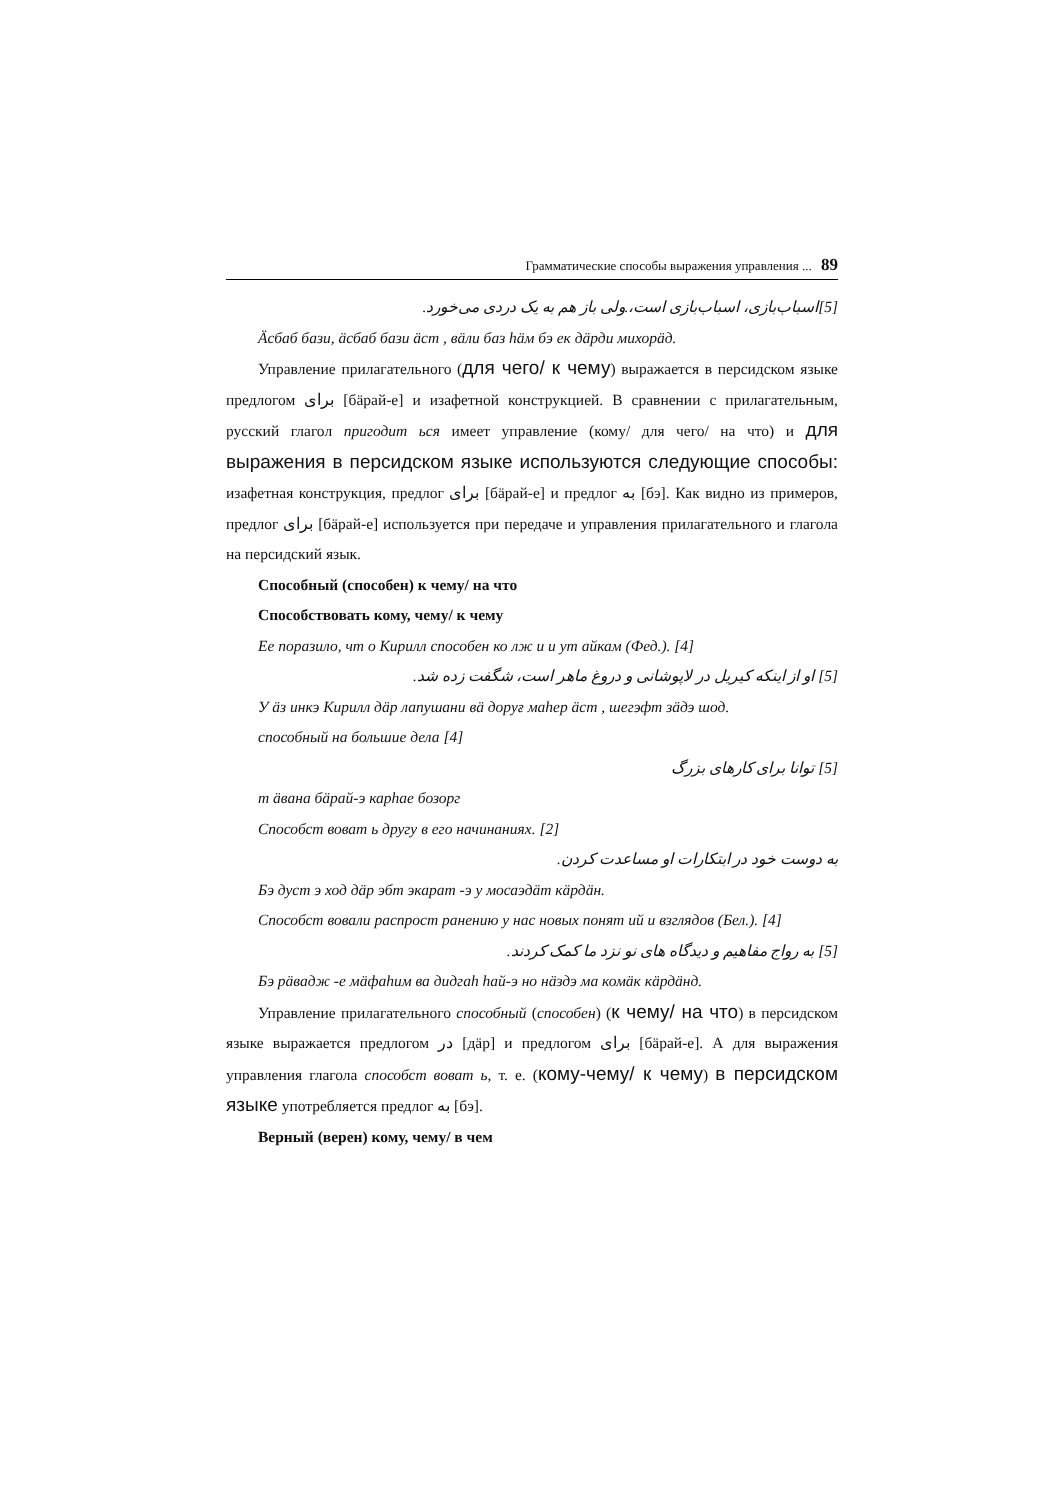Грамматические способы выражения управления ... 89
[5]اسباب‌بازی، اسباب‌بازی است،.ولی باز هم به یک دردی می‌خورد.
Äсбаб бази, äсбаб бази äст , вäли баз häм бэ ек дäрди михорäд.
Управление прилагательного (для чего/ к чему) выражается в персидском языке предлогом برای [бäрай-е] и изафетной конструкцией. В сравнении с прилагательным, русский глагол пригодит ься имеет управление (кому/ для чего/ на что) и для выражения в персидском языке используются следующие способы: изафетная конструкция, предлог برای [бäрай-е] и предлог به [бэ]. Как видно из примеров, предлог برای [бäрай-е] используется при передаче и управления прилагательного и глагола на персидский язык.
Способный (способен) к чему/ на что
Способствовать кому, чему/ к чему
Ее поразило, чт о Кирилл способен ко лж и и ут айкам (Фед.). [4]
[5] او از اینکه کیریل در لاپوشانی و دروغ ماهر است، شگفت زده شد.
У äз инкэ Кирилл дäр лапушани вä доруғ маhер äст , шегэфт зäдэ шод.
способный на большие дела [4]
[5] توانا برای کارهای بزرگ
т äвана бäрай-э карhае бозорг
Способст воват ь другу в его начинаниях. [2]
به دوست خود در ابتکارات او مساعدت کردن.
Бэ дуст э ход дäр эбт экарат -э у мосаэдäт кäрдäн.
Способст вовали распрост ранению у нас новых понят ий и взглядов (Бел.). [4]
[5] به رواج مفاهیم و دیدگاه های نو نزد ما کمک کردند.
Бэ рäвадж -е мäфаhим ва дидгаh hай-э но нäздэ ма комäк кäрдäнд.
Управление прилагательного способный (способен) (к чему/ на что) в персидском языке выражается предлогом در [дäр] и предлогом برای [бäрай-е]. А для выражения управления глагола способст воват ь, т. е. (кому-чему/ к чему) в персидском языке употребляется предлог به [бэ].
Верный (верен) кому, чему/ в чем